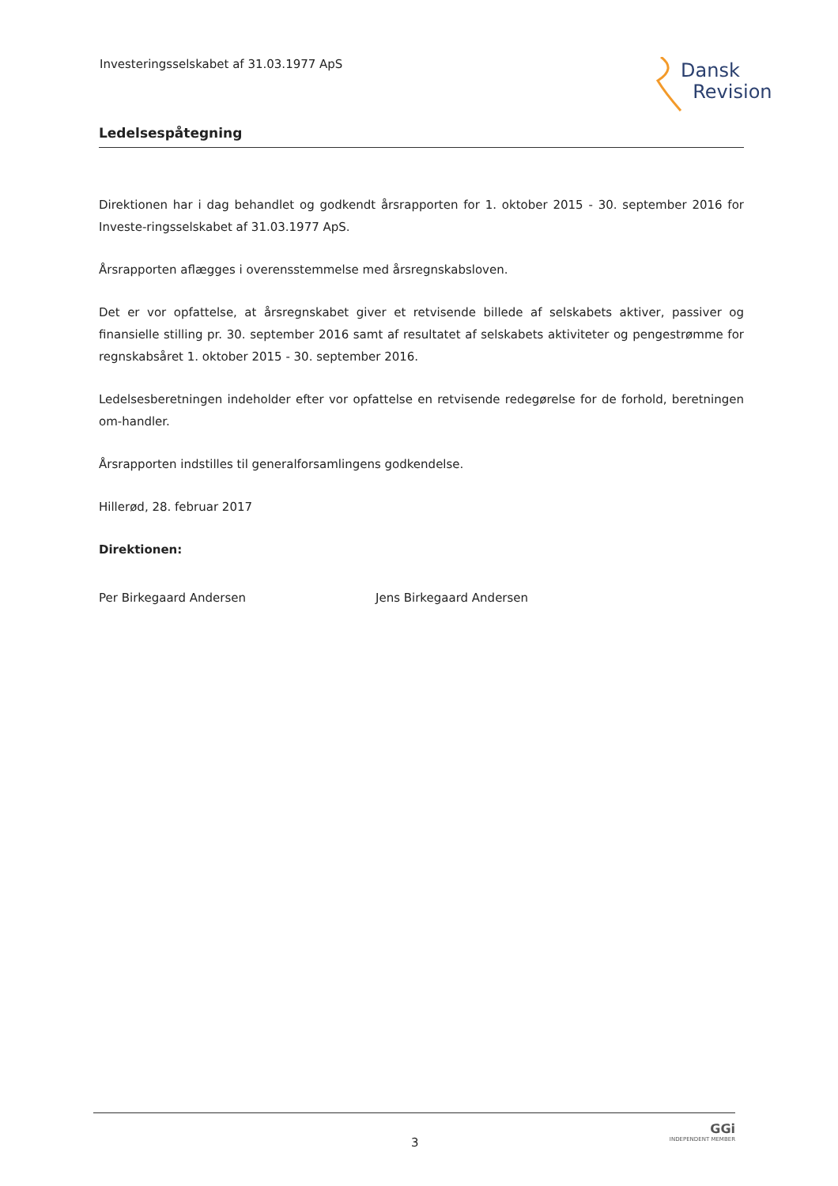Investeringsselskabet af 31.03.1977 ApS
Dansk
Revision
Ledelsespåtegning
Direktionen har i dag behandlet og godkendt årsrapporten for 1. oktober 2015 - 30. september 2016 for Investe-ringsselskabet af 31.03.1977 ApS.
Årsrapporten aflægges i overensstemmelse med årsregnskabsloven.
Det er vor opfattelse, at årsregnskabet giver et retvisende billede af selskabets aktiver, passiver og finansielle stilling pr. 30. september 2016 samt af resultatet af selskabets aktiviteter og pengestrømme for regnskabsåret 1. oktober 2015 - 30. september 2016.
Ledelsesberetningen indeholder efter vor opfattelse en retvisende redegørelse for de forhold, beretningen om-handler.
Årsrapporten indstilles til generalforsamlingens godkendelse.
Hillerød, 28. februar 2017
Direktionen:
Per Birkegaard Andersen Jens Birkegaard Andersen
3
GGi
INDEPENDENT MEMBER